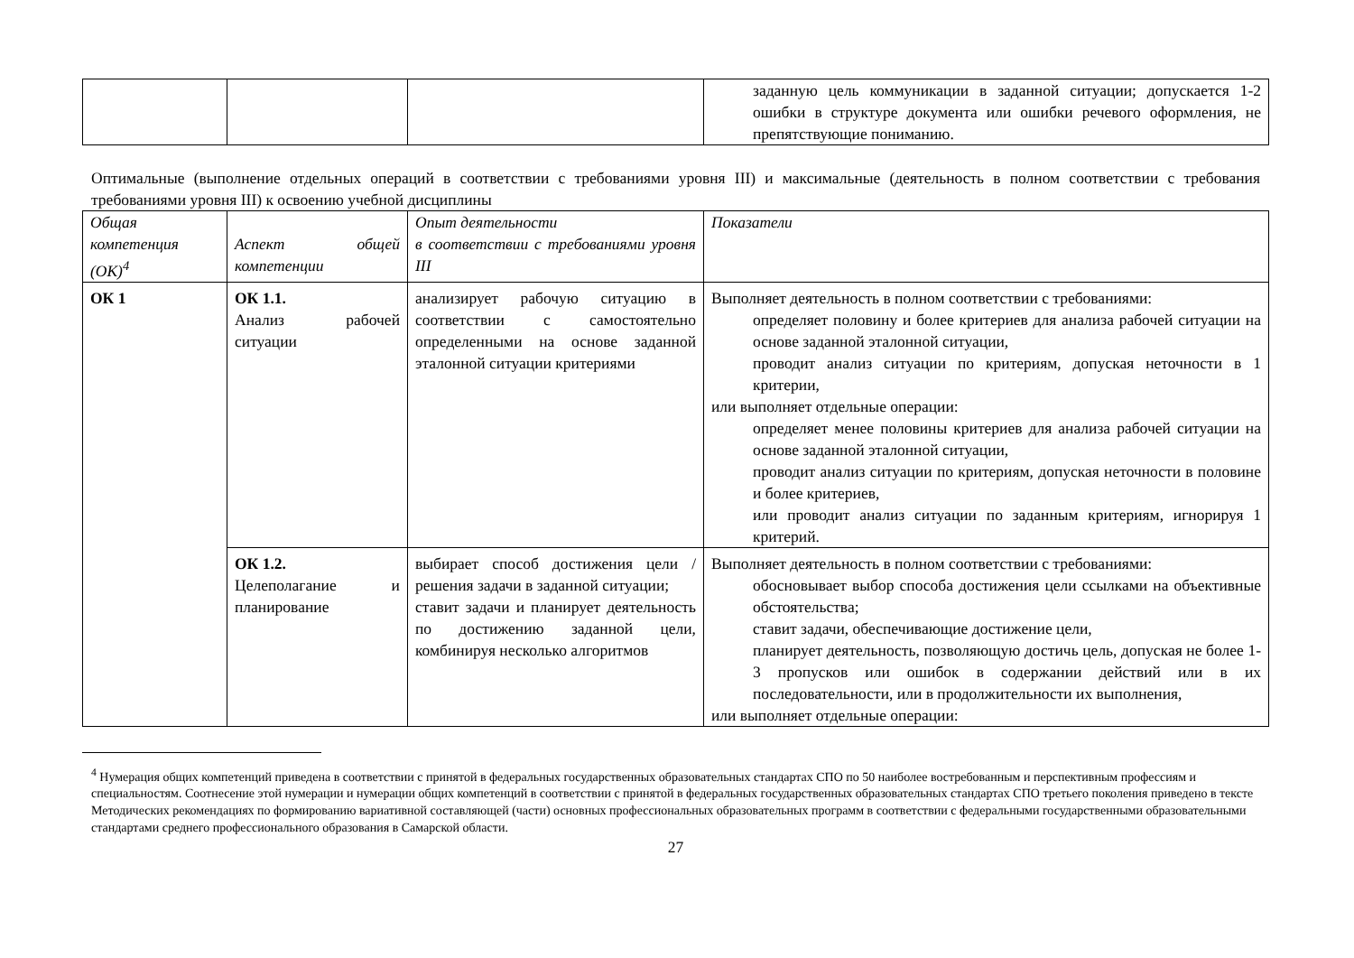| | | | заданную цель коммуникации в заданной ситуации; допускается 1-2 ошибки в структуре документа или ошибки речевого оформления, не препятствующие пониманию. |
Оптимальные (выполнение отдельных операций в соответствии с требованиями уровня III) и максимальные (деятельность в полном соответствии с требования требованиями уровня III) к освоению учебной дисциплины
| Общая компетенция (ОК)<sup>4</sup> | Аспект общей компетенции | Опыт деятельности в соответствии с требованиями уровня III | Показатели |
| ОК 1 | ОК 1.1. Анализ рабочей ситуации | анализирует рабочую ситуацию в соответствии с самостоятельно определенными на основе заданной эталонной ситуации критериями | Выполняет деятельность в полном соответствии с требованиями: определяет половину и более критериев для анализа рабочей ситуации на основе заданной эталонной ситуации, проводит анализ ситуации по критериям, допуская неточности в 1 критерии, или выполняет отдельные операции: определяет менее половины критериев для анализа рабочей ситуации на основе заданной эталонной ситуации, проводит анализ ситуации по критериям, допуская неточности в половине и более критериев, или проводит анализ ситуации по заданным критериям, игнорируя 1 критерий. |
| | ОК 1.2. Целеполагание и планирование | выбирает способ достижения цели / решения задачи в заданной ситуации; ставит задачи и планирует деятельность по достижению заданной цели, комбинируя несколько алгоритмов | Выполняет деятельность в полном соответствии с требованиями: обосновывает выбор способа достижения цели ссылками на объективные обстоятельства; ставит задачи, обеспечивающие достижение цели, планирует деятельность, позволяющую достичь цель, допуская не более 1-3 пропусков или ошибок в содержании действий или в их последовательности, или в продолжительности их выполнения, или выполняет отдельные операции: |
<sup>4</sup> Нумерация общих компетенций приведена в соответствии с принятой в федеральных государственных образовательных стандартах СПО по 50 наиболее востребованным и перспективным профессиям и специальностям. Соотнесение этой нумерации и нумерации общих компетенций в соответствии с принятой в федеральных государственных образовательных стандартах СПО третьего поколения приведено в тексте Методических рекомендациях по формированию вариативной составляющей (части) основных профессиональных образовательных программ в соответствии с федеральными государственными образовательными стандартами среднего профессионального образования в Самарской области.
27